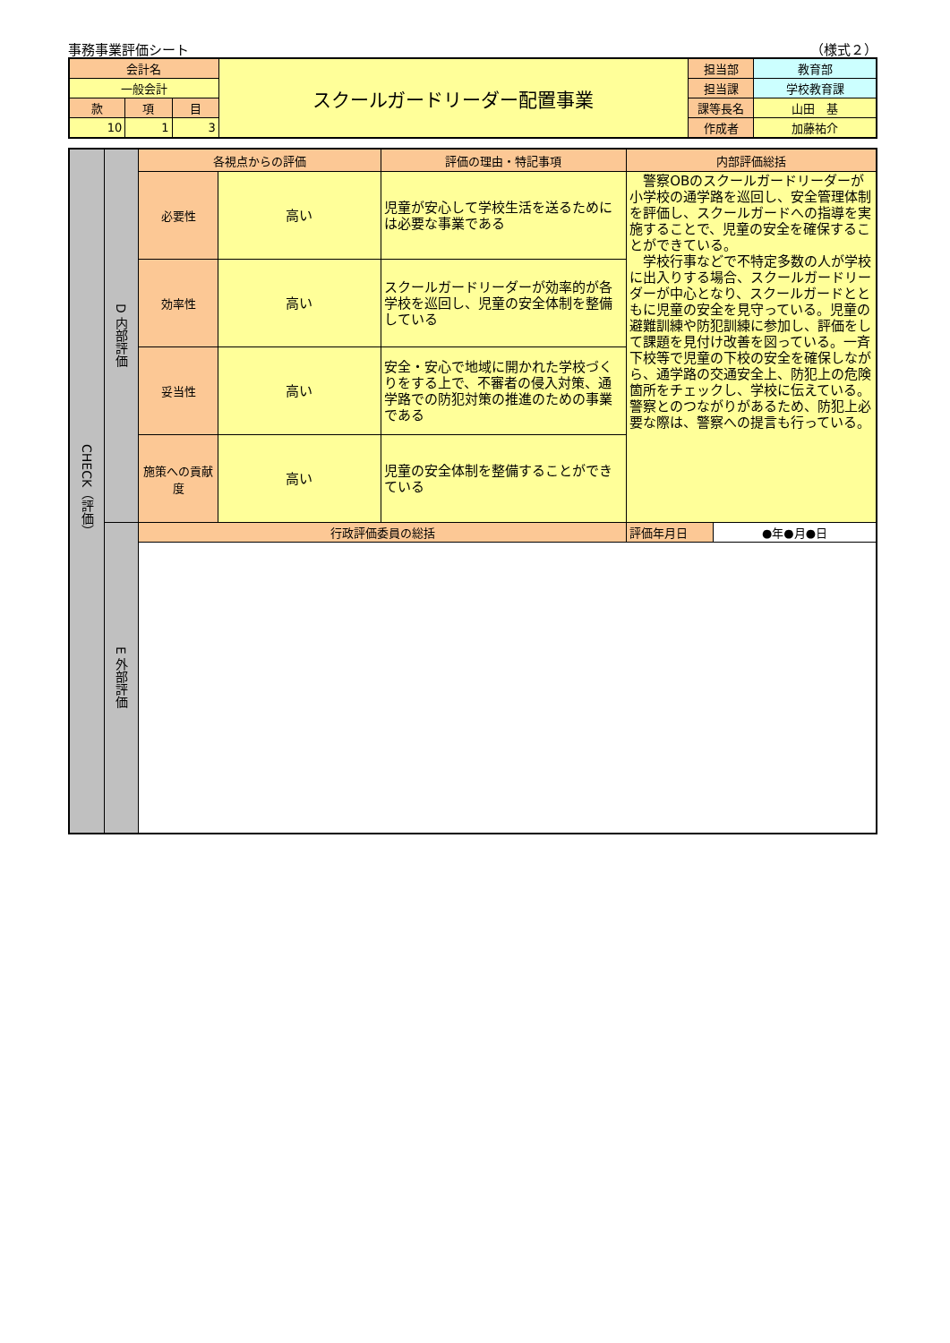事務事業評価シート （様式２）
| 会計名 | | | スクールガードリーダー配置事業 | 担当部 | 教育部 |
| 一般会計 | | | | 担当課 | 学校教育課 |
| 款 | 項 | 目 | | 課等長名 | 山田 基 |
| 10 | 1 | 3 | | 作成者 | 加藤祐介 |
| CHECK（評価） | D 内部評価 | 各視点からの評価 | | 評価の理由・特記事項 | 内部評価総括 | |
| | | 必要性 | 高い | 児童が安心して学校生活を送るためには必要な事業である | 警察OBのスクールガードリーダーが小学校の通学路を巡回し、安全管理体制を評価し、スクールガードへの指導を実施することで、児童の安全を確保することができている。 学校行事などで不特定多数の人が学校に出入りする場合、スクールガードリーダーが中心となり、スクールガードとともに児童の安全を見守っている。児童の避難訓練や防犯訓練に参加し、評価をして課題を見付け改善を図っている。一斉下校等で児童の下校の安全を確保しながら、通学路の交通安全上、防犯上の危険箇所をチェックし、学校に伝えている。警察とのつながりがあるため、防犯上必要な際は、警察への提言も行っている。 | |
| | | 効率性 | 高い | スクールガードリーダーが効率的が各学校を巡回し、児童の安全体制を整備している | | |
| | | 妥当性 | 高い | 安全・安心で地域に開かれた学校づくりをする上で、不審者の侵入対策、通学路での防犯対策の推進のための事業である | | |
| | | 施策への貢献度 | 高い | 児童の安全体制を整備することができている | | |
| | E 外部評価 | 行政評価委員の総括 | | | 評価年月日 | ●年●月●日 |